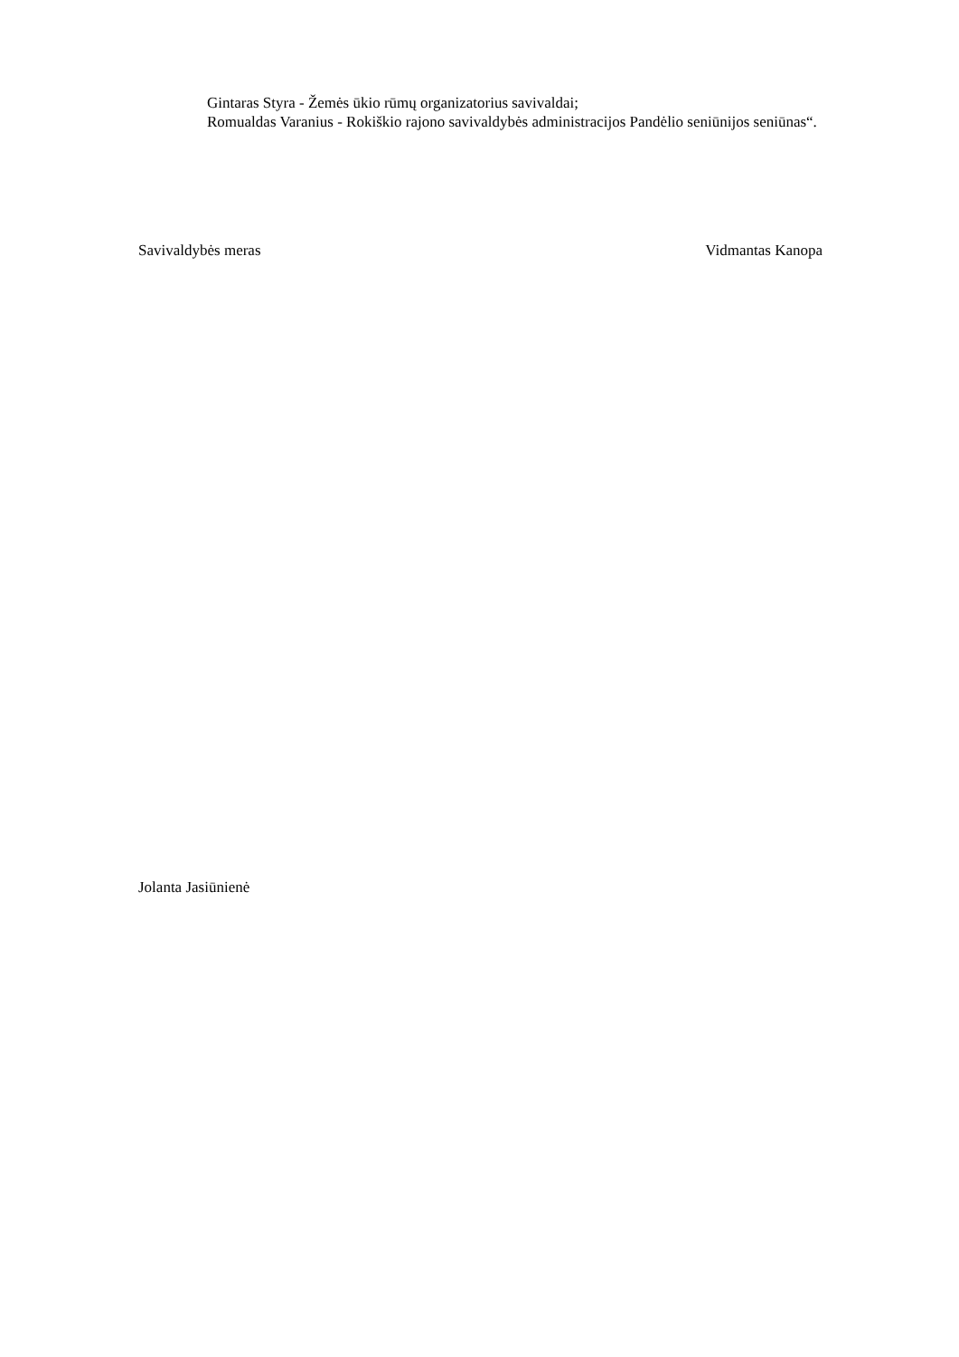Gintaras Styra - Žemės ūkio rūmų organizatorius savivaldai;
Romualdas Varanius - Rokiškio rajono savivaldybės administracijos Pandėlio seniūnijos seniūnas“.
Savivaldybės meras Vidmantas Kanopa
Jolanta Jasiūnienė